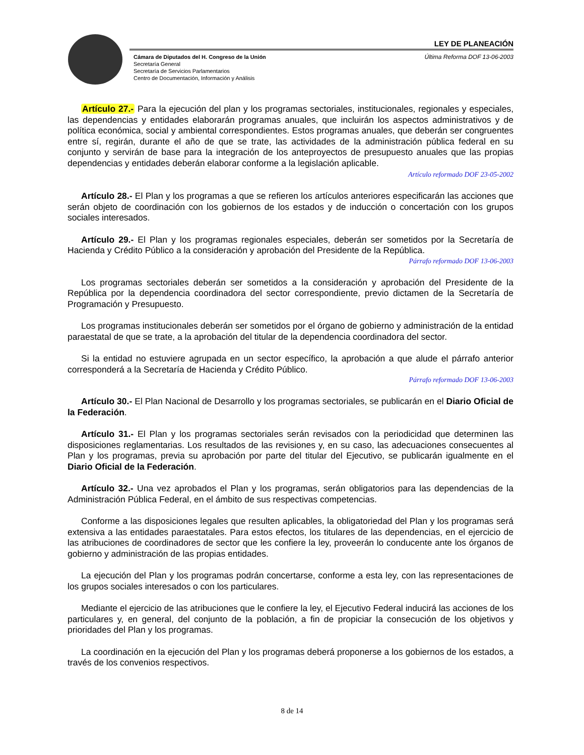LEY DE PLANEACIÓN
Cámara de Diputados del H. Congreso de la Unión
Secretaría General
Secretaría de Servicios Parlamentarios
Centro de Documentación, Información y Análisis
Última Reforma DOF 13-06-2003
Artículo 27.- Para la ejecución del plan y los programas sectoriales, institucionales, regionales y especiales, las dependencias y entidades elaborarán programas anuales, que incluirán los aspectos administrativos y de política económica, social y ambiental correspondientes. Estos programas anuales, que deberán ser congruentes entre sí, regirán, durante el año de que se trate, las actividades de la administración pública federal en su conjunto y servirán de base para la integración de los anteproyectos de presupuesto anuales que las propias dependencias y entidades deberán elaborar conforme a la legislación aplicable.
Artículo reformado DOF 23-05-2002
Artículo 28.- El Plan y los programas a que se refieren los artículos anteriores especificarán las acciones que serán objeto de coordinación con los gobiernos de los estados y de inducción o concertación con los grupos sociales interesados.
Artículo 29.- El Plan y los programas regionales especiales, deberán ser sometidos por la Secretaría de Hacienda y Crédito Público a la consideración y aprobación del Presidente de la República.
Párrafo reformado DOF 13-06-2003
Los programas sectoriales deberán ser sometidos a la consideración y aprobación del Presidente de la República por la dependencia coordinadora del sector correspondiente, previo dictamen de la Secretaría de Programación y Presupuesto.
Los programas institucionales deberán ser sometidos por el órgano de gobierno y administración de la entidad paraestatal de que se trate, a la aprobación del titular de la dependencia coordinadora del sector.
Si la entidad no estuviere agrupada en un sector específico, la aprobación a que alude el párrafo anterior corresponderá a la Secretaría de Hacienda y Crédito Público.
Párrafo reformado DOF 13-06-2003
Artículo 30.- El Plan Nacional de Desarrollo y los programas sectoriales, se publicarán en el Diario Oficial de la Federación.
Artículo 31.- El Plan y los programas sectoriales serán revisados con la periodicidad que determinen las disposiciones reglamentarias. Los resultados de las revisiones y, en su caso, las adecuaciones consecuentes al Plan y los programas, previa su aprobación por parte del titular del Ejecutivo, se publicarán igualmente en el Diario Oficial de la Federación.
Artículo 32.- Una vez aprobados el Plan y los programas, serán obligatorios para las dependencias de la Administración Pública Federal, en el ámbito de sus respectivas competencias.
Conforme a las disposiciones legales que resulten aplicables, la obligatoriedad del Plan y los programas será extensiva a las entidades paraestatales. Para estos efectos, los titulares de las dependencias, en el ejercicio de las atribuciones de coordinadores de sector que les confiere la ley, proveerán lo conducente ante los órganos de gobierno y administración de las propias entidades.
La ejecución del Plan y los programas podrán concertarse, conforme a esta ley, con las representaciones de los grupos sociales interesados o con los particulares.
Mediante el ejercicio de las atribuciones que le confiere la ley, el Ejecutivo Federal inducirá las acciones de los particulares y, en general, del conjunto de la población, a fin de propiciar la consecución de los objetivos y prioridades del Plan y los programas.
La coordinación en la ejecución del Plan y los programas deberá proponerse a los gobiernos de los estados, a través de los convenios respectivos.
8 de 14